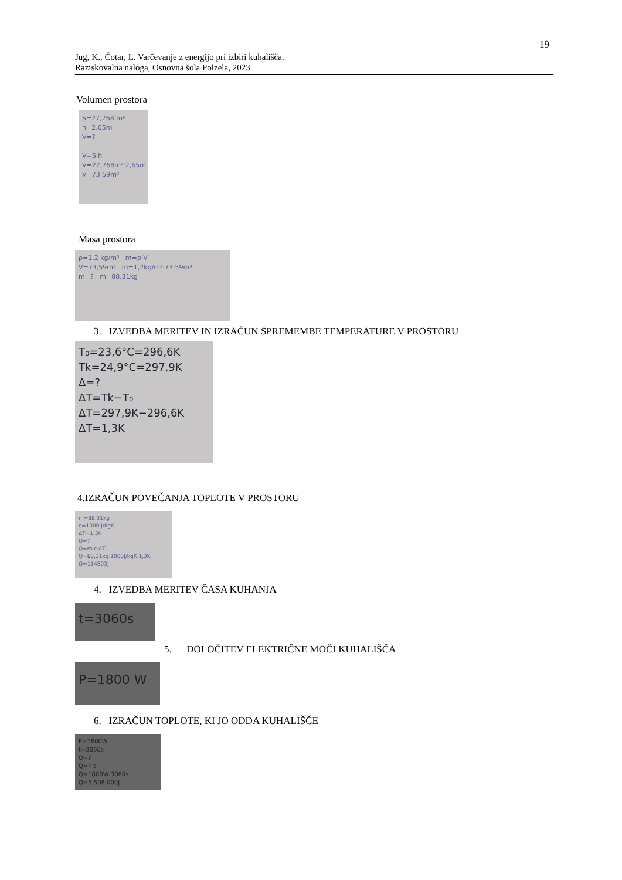19
Jug, K., Čotar, L. Varčevanje z energijo pri izbiri kuhališča.
Raziskovalna naloga, Osnovna šola Polzela, 2023
Volumen prostora
S=27,768 m²
h=2,65m
V=?
V=S·h
V=27,768m²·2,65m
V=73,59m³
Masa prostora
ρ=1,2 kg/m³ m=ρ·V
V=73,59m³ m=1,2kg/m³·73,59m³
m=? m=88,31kg
3. IZVEDBA MERITEV IN IZRAČUN SPREMEMBE TEMPERATURE V PROSTORU
T₀=23,6°C=296,6K
Tk=24,9°C=297,9K
Δ=?
ΔT=Tk−T₀
ΔT=297,9K−296,6K
ΔT=1,3K
4.IZRAČUN POVEČANJA TOPLOTE V PROSTORU
m=88,31kg
c=1000 J/kgK
ΔT=1,3K
Q=?
Q=m·c·ΔT
Q=88,31kg·1000J/kgK·1,3K
Q=114803J
4. IZVEDBA MERITEV ČASA KUHANJA
t=3060s
5. DOLOČITEV ELEKTRIČNE MOČI KUHALIŠČA
P=1800 W
6. IZRAČUN TOPLOTE, KI JO ODDA KUHALIŠČE
P=1800W
t=3060s
Q=?
Q=P·t
Q=1800W·3060s
Q=5 508 000J